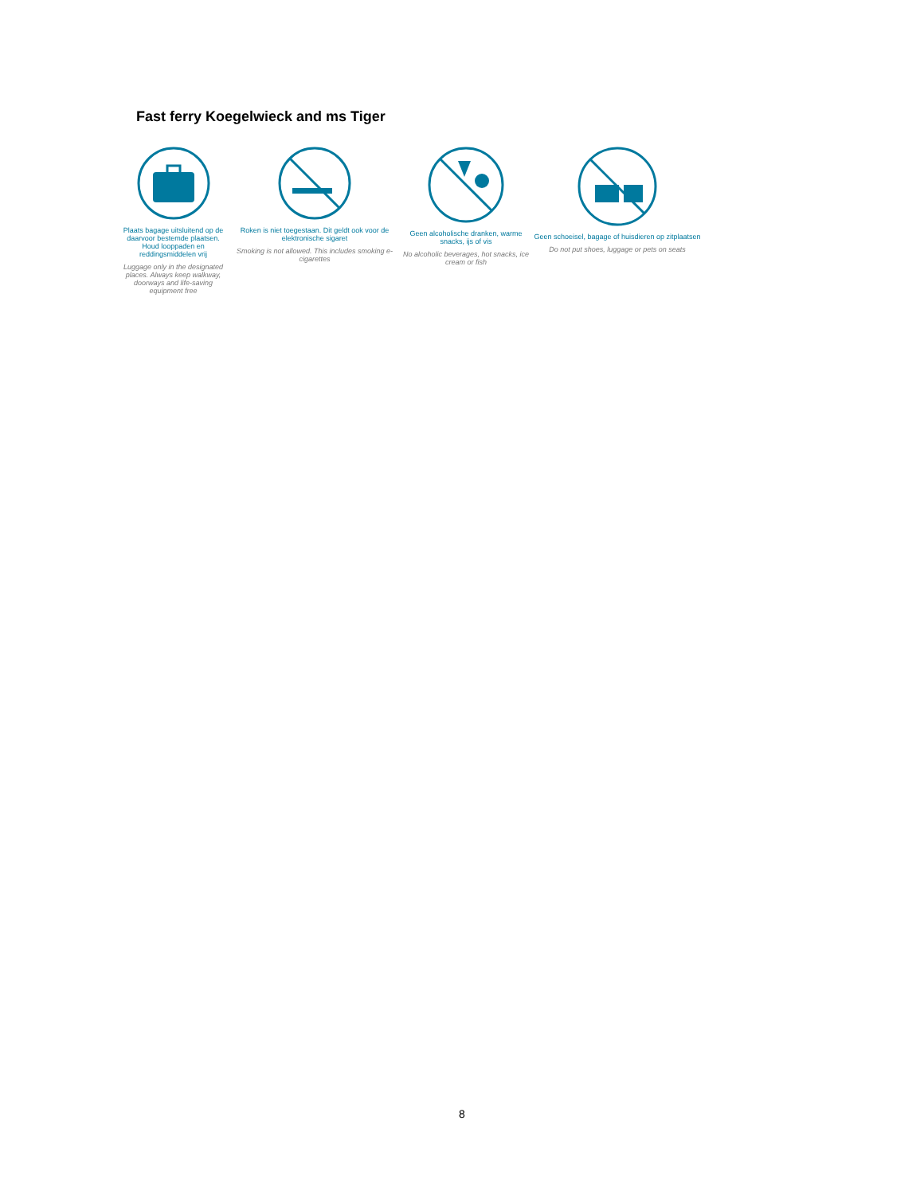Fast ferry Koegelwieck and ms Tiger
Plaats bagage uitsluitend op de daarvoor bestemde plaatsen. Houd looppaden en reddingsmiddelen vrij
Luggage only in the designated places. Always keep walkway, doorways and life-saving equipment free
Roken is niet toegestaan. Dit geldt ook voor de elektronische sigaret
Smoking is not allowed. This includes smoking e-cigarettes
Geen alcoholische dranken, warme snacks, ijs of vis
No alcoholic beverages, hot snacks, ice cream or fish
Geen schoeisel, bagage of huisdieren op zitplaatsen
Do not put shoes, luggage or pets on seats
8